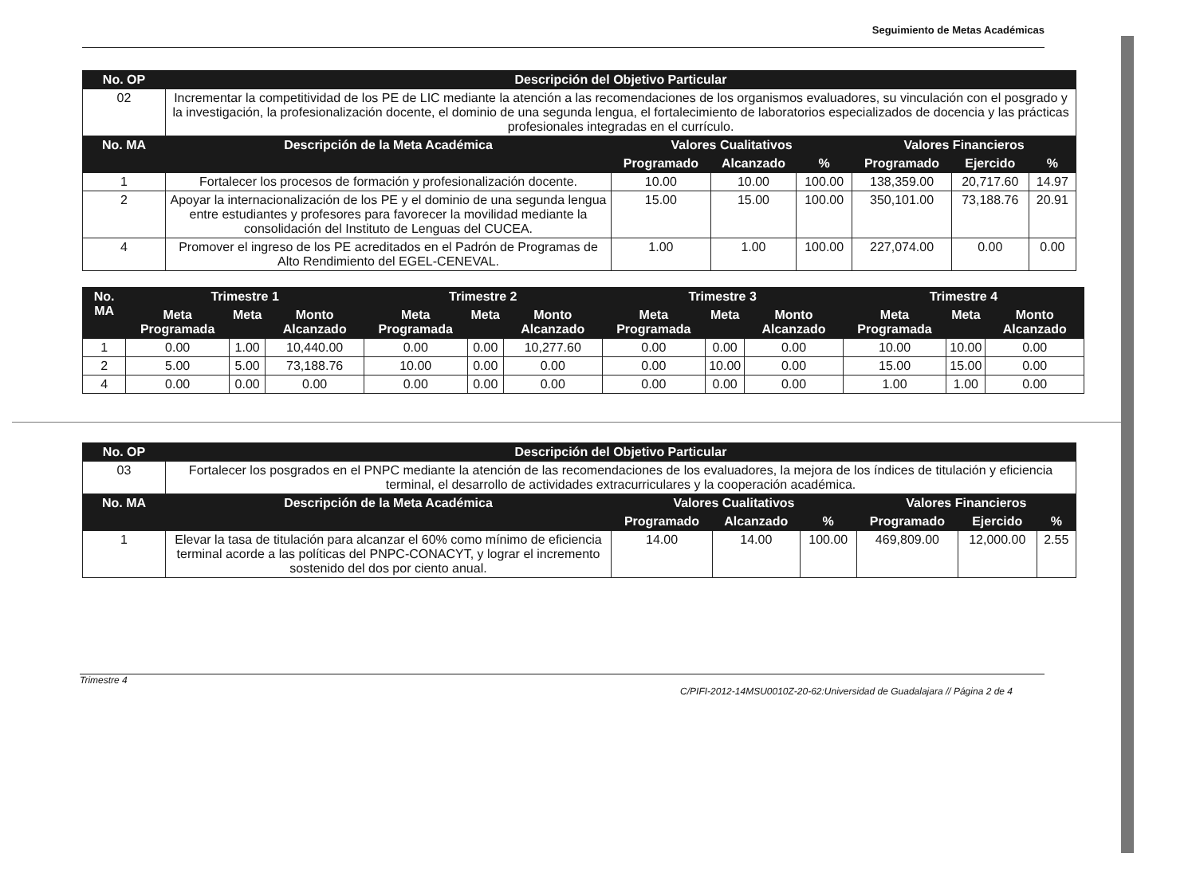Seguimiento de Metas Académicas
| No. OP | Descripción del Objetivo Particular | | | | | | |
| --- | --- | --- | --- | --- | --- | --- | --- |
| 02 | Incrementar la competitividad de los PE de LIC mediante la atención a las recomendaciones de los organismos evaluadores, su vinculación con el posgrado y la investigación, la profesionalización docente, el dominio de una segunda lengua, el fortalecimiento de laboratorios especializados de docencia y las prácticas profesionales integradas en el currículo. | | | | | | |
| No. MA | Descripción de la Meta Académica | Valores Cualitativos | | | Valores Financieros | | |
| | | Programado | Alcanzado | % | Programado | Ejercido | % |
| 1 | Fortalecer los procesos de formación y profesionalización docente. | 10.00 | 10.00 | 100.00 | 138,359.00 | 20,717.60 | 14.97 |
| 2 | Apoyar la internacionalización de los PE y el dominio de una segunda lengua entre estudiantes y profesores para favorecer la movilidad mediante la consolidación del Instituto de Lenguas del CUCEA. | 15.00 | 15.00 | 100.00 | 350,101.00 | 73,188.76 | 20.91 |
| 4 | Promover el ingreso de los PE acreditados en el Padrón de Programas de Alto Rendimiento del EGEL-CENEVAL. | 1.00 | 1.00 | 100.00 | 227,074.00 | 0.00 | 0.00 |
| No. MA | Trimestre 1 | | | Trimestre 2 | | | Trimestre 3 | | | Trimestre 4 | | |
| --- | --- | --- | --- | --- | --- | --- | --- | --- | --- | --- | --- | --- |
| | Meta Programada | Meta | Monto Alcanzado | Meta Programada | Meta | Monto Alcanzado | Meta Programada | Meta | Monto Alcanzado | Meta Programada | Meta | Monto Alcanzado |
| 1 | 0.00 | 1.00 | 10,440.00 | 0.00 | 0.00 | 10,277.60 | 0.00 | 0.00 | 0.00 | 10.00 | 10.00 | 0.00 |
| 2 | 5.00 | 5.00 | 73,188.76 | 10.00 | 0.00 | 0.00 | 0.00 | 10.00 | 0.00 | 15.00 | 15.00 | 0.00 |
| 4 | 0.00 | 0.00 | 0.00 | 0.00 | 0.00 | 0.00 | 0.00 | 0.00 | 0.00 | 1.00 | 1.00 | 0.00 |
| No. OP | Descripción del Objetivo Particular | | | | | | |
| --- | --- | --- | --- | --- | --- | --- | --- |
| 03 | Fortalecer los posgrados en el PNPC mediante la atención de las recomendaciones de los evaluadores, la mejora de los índices de titulación y eficiencia terminal, el desarrollo de actividades extracurriculares y la cooperación académica. | | | | | | |
| No. MA | Descripción de la Meta Académica | Valores Cualitativos | | | Valores Financieros | | |
| | | Programado | Alcanzado | % | Programado | Ejercido | % |
| 1 | Elevar la tasa de titulación para alcanzar el 60% como mínimo de eficiencia terminal acorde a las políticas del PNPC-CONACYT, y lograr el incremento sostenido del dos por ciento anual. | 14.00 | 14.00 | 100.00 | 469,809.00 | 12,000.00 | 2.55 |
Trimestre 4
C/PIFI-2012-14MSU0010Z-20-62:Universidad de Guadalajara // Página 2 de 4